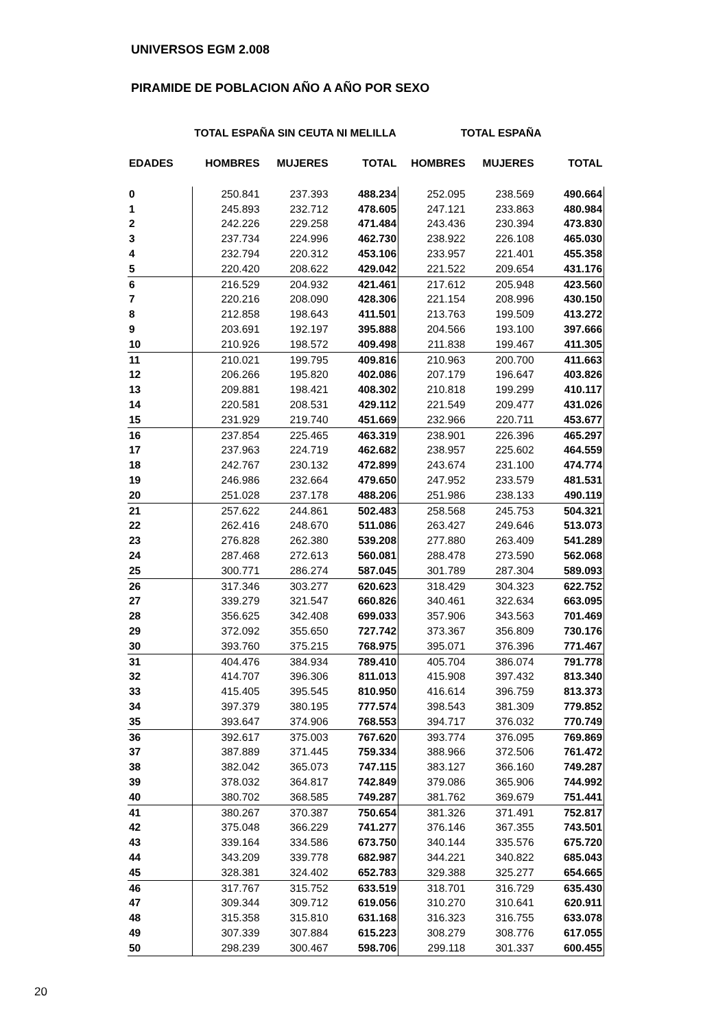UNIVERSOS EGM 2.008
PIRAMIDE DE POBLACION AÑO A AÑO POR SEXO
| | TOTAL ESPAÑA SIN CEUTA NI MELILLA | | | TOTAL ESPAÑA | | |
| --- | --- | --- | --- | --- | --- | --- |
| EDADES | HOMBRES | MUJERES | TOTAL | HOMBRES | MUJERES | TOTAL |
| 0 | 250.841 | 237.393 | 488.234 | 252.095 | 238.569 | 490.664 |
| 1 | 245.893 | 232.712 | 478.605 | 247.121 | 233.863 | 480.984 |
| 2 | 242.226 | 229.258 | 471.484 | 243.436 | 230.394 | 473.830 |
| 3 | 237.734 | 224.996 | 462.730 | 238.922 | 226.108 | 465.030 |
| 4 | 232.794 | 220.312 | 453.106 | 233.957 | 221.401 | 455.358 |
| 5 | 220.420 | 208.622 | 429.042 | 221.522 | 209.654 | 431.176 |
| 6 | 216.529 | 204.932 | 421.461 | 217.612 | 205.948 | 423.560 |
| 7 | 220.216 | 208.090 | 428.306 | 221.154 | 208.996 | 430.150 |
| 8 | 212.858 | 198.643 | 411.501 | 213.763 | 199.509 | 413.272 |
| 9 | 203.691 | 192.197 | 395.888 | 204.566 | 193.100 | 397.666 |
| 10 | 210.926 | 198.572 | 409.498 | 211.838 | 199.467 | 411.305 |
| 11 | 210.021 | 199.795 | 409.816 | 210.963 | 200.700 | 411.663 |
| 12 | 206.266 | 195.820 | 402.086 | 207.179 | 196.647 | 403.826 |
| 13 | 209.881 | 198.421 | 408.302 | 210.818 | 199.299 | 410.117 |
| 14 | 220.581 | 208.531 | 429.112 | 221.549 | 209.477 | 431.026 |
| 15 | 231.929 | 219.740 | 451.669 | 232.966 | 220.711 | 453.677 |
| 16 | 237.854 | 225.465 | 463.319 | 238.901 | 226.396 | 465.297 |
| 17 | 237.963 | 224.719 | 462.682 | 238.957 | 225.602 | 464.559 |
| 18 | 242.767 | 230.132 | 472.899 | 243.674 | 231.100 | 474.774 |
| 19 | 246.986 | 232.664 | 479.650 | 247.952 | 233.579 | 481.531 |
| 20 | 251.028 | 237.178 | 488.206 | 251.986 | 238.133 | 490.119 |
| 21 | 257.622 | 244.861 | 502.483 | 258.568 | 245.753 | 504.321 |
| 22 | 262.416 | 248.670 | 511.086 | 263.427 | 249.646 | 513.073 |
| 23 | 276.828 | 262.380 | 539.208 | 277.880 | 263.409 | 541.289 |
| 24 | 287.468 | 272.613 | 560.081 | 288.478 | 273.590 | 562.068 |
| 25 | 300.771 | 286.274 | 587.045 | 301.789 | 287.304 | 589.093 |
| 26 | 317.346 | 303.277 | 620.623 | 318.429 | 304.323 | 622.752 |
| 27 | 339.279 | 321.547 | 660.826 | 340.461 | 322.634 | 663.095 |
| 28 | 356.625 | 342.408 | 699.033 | 357.906 | 343.563 | 701.469 |
| 29 | 372.092 | 355.650 | 727.742 | 373.367 | 356.809 | 730.176 |
| 30 | 393.760 | 375.215 | 768.975 | 395.071 | 376.396 | 771.467 |
| 31 | 404.476 | 384.934 | 789.410 | 405.704 | 386.074 | 791.778 |
| 32 | 414.707 | 396.306 | 811.013 | 415.908 | 397.432 | 813.340 |
| 33 | 415.405 | 395.545 | 810.950 | 416.614 | 396.759 | 813.373 |
| 34 | 397.379 | 380.195 | 777.574 | 398.543 | 381.309 | 779.852 |
| 35 | 393.647 | 374.906 | 768.553 | 394.717 | 376.032 | 770.749 |
| 36 | 392.617 | 375.003 | 767.620 | 393.774 | 376.095 | 769.869 |
| 37 | 387.889 | 371.445 | 759.334 | 388.966 | 372.506 | 761.472 |
| 38 | 382.042 | 365.073 | 747.115 | 383.127 | 366.160 | 749.287 |
| 39 | 378.032 | 364.817 | 742.849 | 379.086 | 365.906 | 744.992 |
| 40 | 380.702 | 368.585 | 749.287 | 381.762 | 369.679 | 751.441 |
| 41 | 380.267 | 370.387 | 750.654 | 381.326 | 371.491 | 752.817 |
| 42 | 375.048 | 366.229 | 741.277 | 376.146 | 367.355 | 743.501 |
| 43 | 339.164 | 334.586 | 673.750 | 340.144 | 335.576 | 675.720 |
| 44 | 343.209 | 339.778 | 682.987 | 344.221 | 340.822 | 685.043 |
| 45 | 328.381 | 324.402 | 652.783 | 329.388 | 325.277 | 654.665 |
| 46 | 317.767 | 315.752 | 633.519 | 318.701 | 316.729 | 635.430 |
| 47 | 309.344 | 309.712 | 619.056 | 310.270 | 310.641 | 620.911 |
| 48 | 315.358 | 315.810 | 631.168 | 316.323 | 316.755 | 633.078 |
| 49 | 307.339 | 307.884 | 615.223 | 308.279 | 308.776 | 617.055 |
| 50 | 298.239 | 300.467 | 598.706 | 299.118 | 301.337 | 600.455 |
20